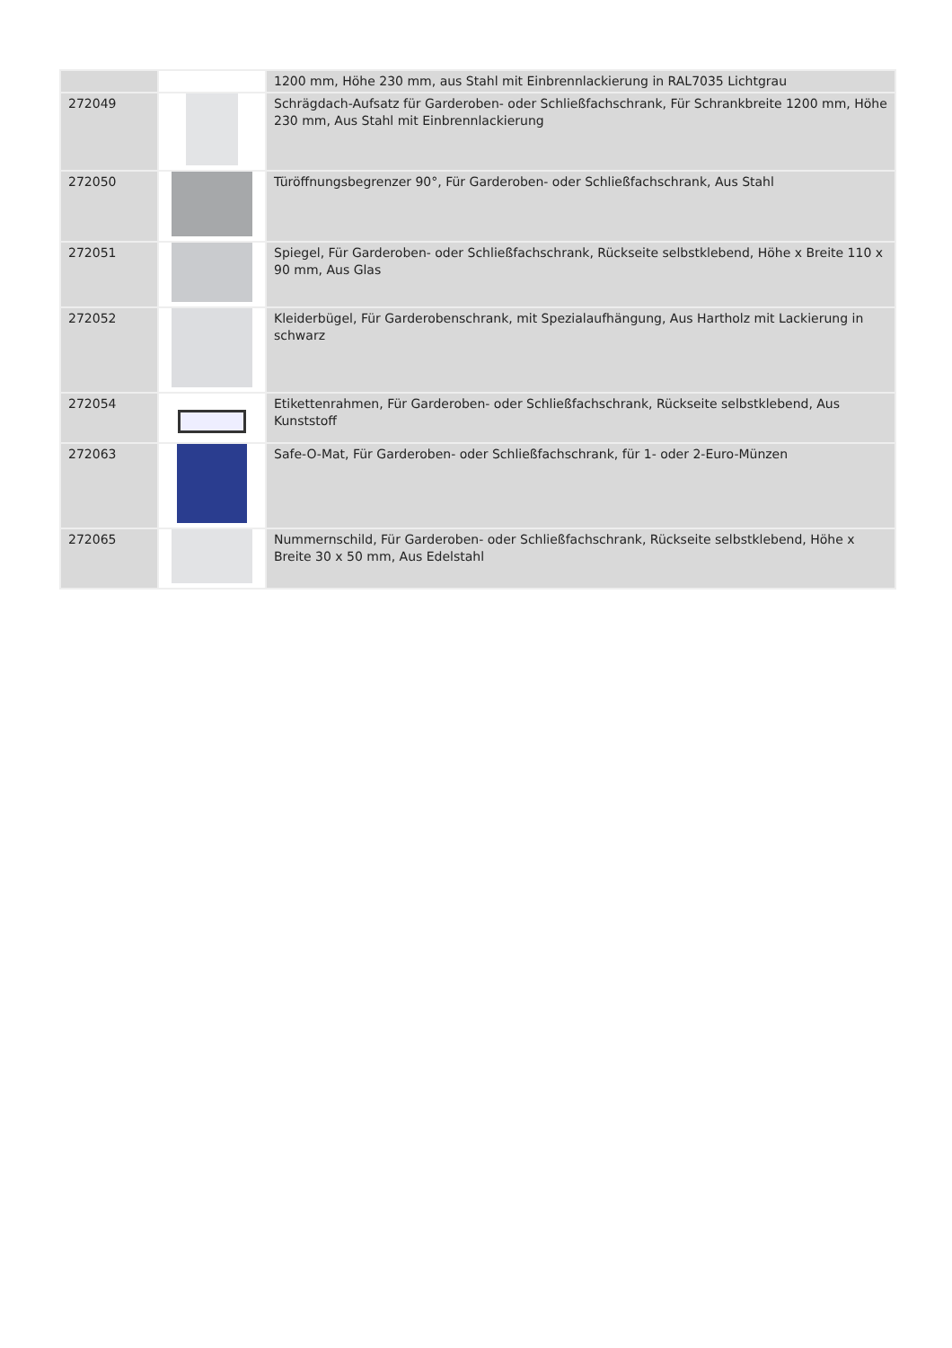| | | 1200 mm, Höhe 230 mm, aus Stahl mit Einbrennlackierung in RAL7035 Lichtgrau |
| 272049 | | Schrägdach-Aufsatz für Garderoben- oder Schließfachschrank, Für Schrankbreite 1200 mm, Höhe 230 mm, Aus Stahl mit Einbrennlackierung |
| 272050 | | Türöffnungsbegrenzer 90°, Für Garderoben- oder Schließfachschrank, Aus Stahl |
| 272051 | | Spiegel, Für Garderoben- oder Schließfachschrank, Rückseite selbstklebend, Höhe x Breite 110 x 90 mm, Aus Glas |
| 272052 | | Kleiderbügel, Für Garderobenschrank, mit Spezialaufhängung, Aus Hartholz mit Lackierung in schwarz |
| 272054 | | Etikettenrahmen, Für Garderoben- oder Schließfachschrank, Rückseite selbstklebend, Aus Kunststoff |
| 272063 | | Safe-O-Mat, Für Garderoben- oder Schließfachschrank, für 1- oder 2-Euro-Münzen |
| 272065 | | Nummernschild, Für Garderoben- oder Schließfachschrank, Rückseite selbstklebend, Höhe x Breite 30 x 50 mm, Aus Edelstahl |